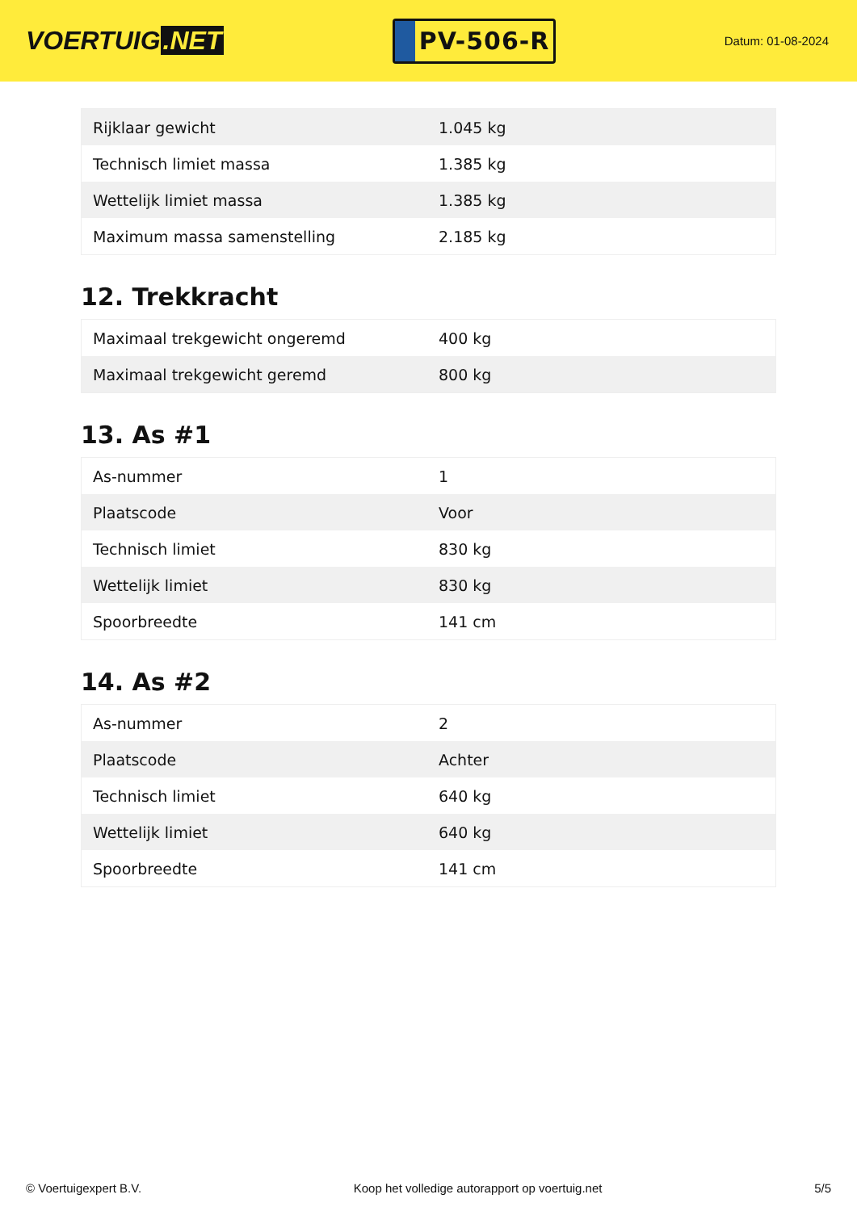VOERTUIG.NET
PV-506-R
Datum: 01-08-2024
| Rijklaar gewicht | 1.045 kg |
| Technisch limiet massa | 1.385 kg |
| Wettelijk limiet massa | 1.385 kg |
| Maximum massa samenstelling | 2.185 kg |
12. Trekkracht
| Maximaal trekgewicht ongeremd | 400 kg |
| Maximaal trekgewicht geremd | 800 kg |
13. As #1
| As-nummer | 1 |
| Plaatscode | Voor |
| Technisch limiet | 830 kg |
| Wettelijk limiet | 830 kg |
| Spoorbreedte | 141 cm |
14. As #2
| As-nummer | 2 |
| Plaatscode | Achter |
| Technisch limiet | 640 kg |
| Wettelijk limiet | 640 kg |
| Spoorbreedte | 141 cm |
© Voertuigexpert B.V. Koop het volledige autorapport op voertuig.net 5/5